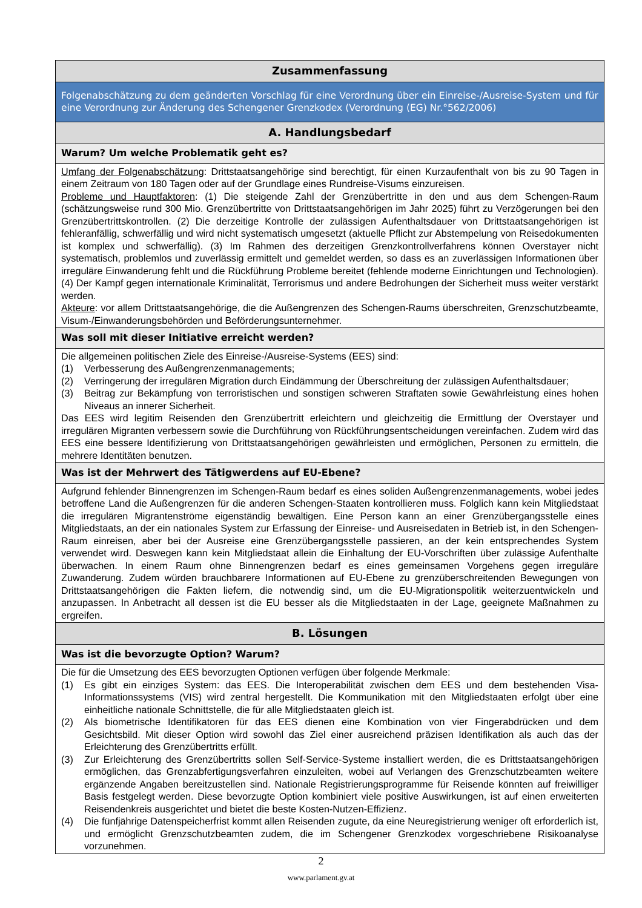| Zusammenfassung |
| Folgenabschätzung zu dem geänderten Vorschlag für eine Verordnung über ein Einreise-/Ausreise-System und für eine Verordnung zur Änderung des Schengener Grenzkodex (Verordnung (EG) Nr.°562/2006) |
| A. Handlungsbedarf |
| Warum? Um welche Problematik geht es? |
| Umfang der Folgenabschätzung : Drittstaatsangehörige sind berechtigt, für einen Kurzaufenthalt von bis zu 90 Tagen in einem Zeitraum von 180 Tagen oder auf der Grundlage eines Rundreise-Visums einzureisen. Probleme und Hauptfaktoren : (1) Die steigende Zahl der Grenzübertritte in den und aus dem Schengen-Raum (schätzungsweise rund 300 Mio. Grenzübertritte von Drittstaatsangehörigen im Jahr 2025) führt zu Verzögerungen bei den Grenzübertrittskontrollen. (2) Die derzeitige Kontrolle der zulässigen Aufenthaltsdauer von Drittstaatsangehörigen ist fehleranfällig, schwerfällig und wird nicht systematisch umgesetzt (aktuelle Pflicht zur Abstempelung von Reisedokumenten ist komplex und schwerfällig). (3) Im Rahmen des derzeitigen Grenzkontrollverfahrens können Overstayer nicht systematisch, problemlos und zuverlässig ermittelt und gemeldet werden, so dass es an zuverlässigen Informationen über irreguläre Einwanderung fehlt und die Rückführung Probleme bereitet (fehlende moderne Einrichtungen und Technologien). (4) Der Kampf gegen internationale Kriminalität, Terrorismus und andere Bedrohungen der Sicherheit muss weiter verstärkt werden. Akteure : vor allem Drittstaatsangehörige, die die Außengrenzen des Schengen-Raums überschreiten, Grenzschutzbeamte, Visum-/Einwanderungsbehörden und Beförderungsunternehmer. |
| Was soll mit dieser Initiative erreicht werden? |
| Die allgemeinen politischen Ziele des Einreise-/Ausreise-Systems (EES) sind: (1) Verbesserung des Außengrenzenmanagements; (2) Verringerung der irregulären Migration durch Eindämmung der Überschreitung der zulässigen Aufenthaltsdauer; (3) Beitrag zur Bekämpfung von terroristischen und sonstigen schweren Straftaten sowie Gewährleistung eines hohen Niveaus an innerer Sicherheit. Das EES wird legitim Reisenden den Grenzübertritt erleichtern und gleichzeitig die Ermittlung der Overstayer und irregulären Migranten verbessern sowie die Durchführung von Rückführungsentscheidungen vereinfachen. Zudem wird das EES eine bessere Identifizierung von Drittstaatsangehörigen gewährleisten und ermöglichen, Personen zu ermitteln, die mehrere Identitäten benutzen. |
| Was ist der Mehrwert des Tätigwerdens auf EU-Ebene? |
| Aufgrund fehlender Binnengrenzen im Schengen-Raum bedarf es eines soliden Außengrenzenmanagements, wobei jedes betroffene Land die Außengrenzen für die anderen Schengen-Staaten kontrollieren muss. Folglich kann kein Mitgliedstaat die irregulären Migrantenströme eigenständig bewältigen. Eine Person kann an einer Grenzübergangsstelle eines Mitgliedstaats, an der ein nationales System zur Erfassung der Einreise- und Ausreisedaten in Betrieb ist, in den Schengen-Raum einreisen, aber bei der Ausreise eine Grenzübergangsstelle passieren, an der kein entsprechendes System verwendet wird. Deswegen kann kein Mitgliedstaat allein die Einhaltung der EU-Vorschriften über zulässige Aufenthalte überwachen. In einem Raum ohne Binnengrenzen bedarf es eines gemeinsamen Vorgehens gegen irreguläre Zuwanderung. Zudem würden brauchbarere Informationen auf EU-Ebene zu grenzüberschreitenden Bewegungen von Drittstaatsangehörigen die Fakten liefern, die notwendig sind, um die EU-Migrationspolitik weiterzuentwickeln und anzupassen. In Anbetracht all dessen ist die EU besser als die Mitgliedstaaten in der Lage, geeignete Maßnahmen zu ergreifen. |
| B. Lösungen |
| Was ist die bevorzugte Option? Warum? |
| Die für die Umsetzung des EES bevorzugten Optionen verfügen über folgende Merkmale: (1) Es gibt ein einziges System: das EES. Die Interoperabilität zwischen dem EES und dem bestehenden Visa-Informationssystems (VIS) wird zentral hergestellt. Die Kommunikation mit den Mitgliedstaaten erfolgt über eine einheitliche nationale Schnittstelle, die für alle Mitgliedstaaten gleich ist. (2) Als biometrische Identifikatoren für das EES dienen eine Kombination von vier Fingerabdrücken und dem Gesichtsbild. Mit dieser Option wird sowohl das Ziel einer ausreichend präzisen Identifikation als auch das der Erleichterung des Grenzübertritts erfüllt. (3) Zur Erleichterung des Grenzübertritts sollen Self-Service-Systeme installiert werden, die es Drittstaatsangehörigen ermöglichen, das Grenzabfertigungsverfahren einzuleiten, wobei auf Verlangen des Grenzschutzbeamten weitere ergänzende Angaben bereitzustellen sind. Nationale Registrierungsprogramme für Reisende könnten auf freiwilliger Basis festgelegt werden. Diese bevorzugte Option kombiniert viele positive Auswirkungen, ist auf einen erweiterten Reisendenkreis ausgerichtet und bietet die beste Kosten-Nutzen-Effizienz. (4) Die fünfjährige Datenspeicherfrist kommt allen Reisenden zugute, da eine Neuregistrierung weniger oft erforderlich ist, und ermöglicht Grenzschutzbeamten zudem, die im Schengener Grenzkodex vorgeschriebene Risikoanalyse vorzunehmen. |
2
www.parlament.gv.at